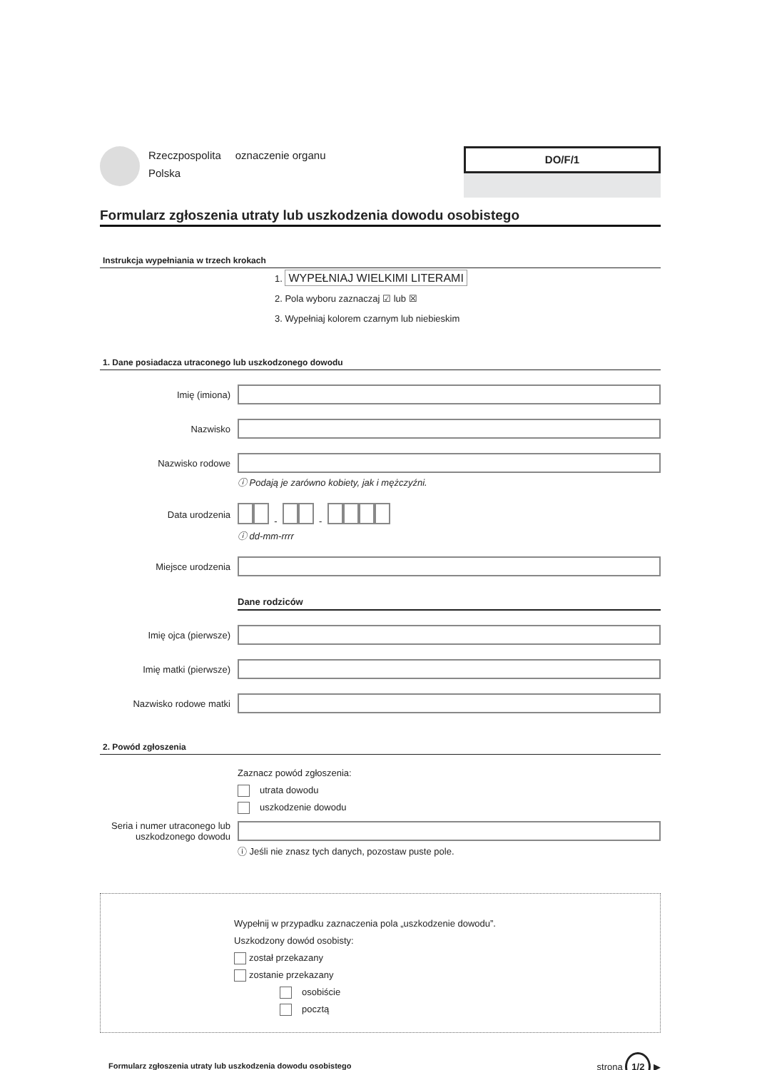Rzeczpospolita
Polska
oznaczenie organu
DO/F/1
Formularz zgłoszenia utraty lub uszkodzenia dowodu osobistego
Instrukcja wypełniania w trzech krokach
1. WYPEŁNIAJ WIELKIMI LITERAMI
2. Pola wyboru zaznaczaj ☑ lub ☒
3. Wypełniaj kolorem czarnym lub niebieskim
1. Dane posiadacza utraconego lub uszkodzonego dowodu
Imię (imiona)
Nazwisko
Nazwisko rodowe
ⓘ Podają je zarówno kobiety, jak i mężczyźni.
Data urodzenia - -
ⓘ dd-mm-rrrr
Miejsce urodzenia
Dane rodziców
Imię ojca (pierwsze)
Imię matki (pierwsze)
Nazwisko rodowe matki
2. Powód zgłoszenia
Zaznacz powód zgłoszenia:
utrata dowodu
uszkodzenie dowodu
Seria i numer utraconego lub uszkodzonego dowodu
ⓘ Jeśli nie znasz tych danych, pozostaw puste pole.
Wypełnij w przypadku zaznaczenia pola „uszkodzenie dowodu”.
Uszkodzony dowód osobisty:
został przekazany
zostanie przekazany
osobiście
pocztą
Formularz zgłoszenia utraty lub uszkodzenia dowodu osobistego strona 1/2 ▶